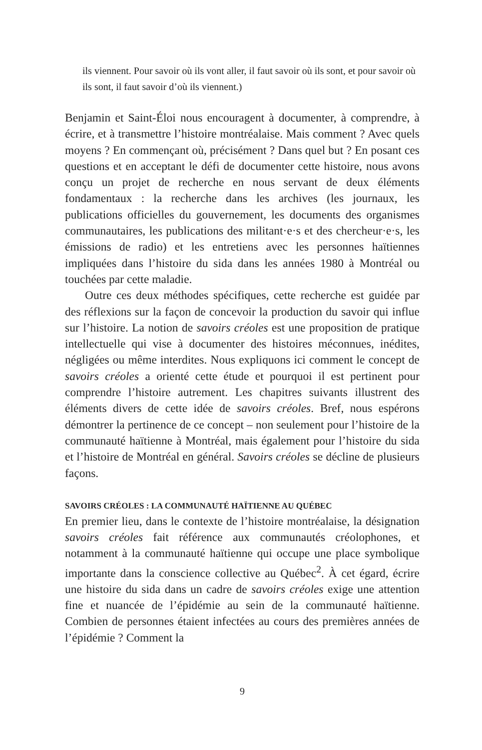ils viennent. Pour savoir où ils vont aller, il faut savoir où ils sont, et pour savoir où ils sont, il faut savoir d’où ils viennent.)
Benjamin et Saint-Éloi nous encouragent à documenter, à comprendre, à écrire, et à transmettre l’histoire montréalaise. Mais comment ? Avec quels moyens ? En commençant où, précisément ? Dans quel but ? En posant ces questions et en acceptant le défi de documenter cette histoire, nous avons conçu un projet de recherche en nous servant de deux éléments fondamentaux : la recherche dans les archives (les journaux, les publications officielles du gouvernement, les documents des organismes communautaires, les publications des militant·e·s et des chercheur·e·s, les émissions de radio) et les entretiens avec les personnes haïtiennes impliquées dans l’histoire du sida dans les années 1980 à Montréal ou touchées par cette maladie.
Outre ces deux méthodes spécifiques, cette recherche est guidée par des réflexions sur la façon de concevoir la production du savoir qui influe sur l’histoire. La notion de savoirs créoles est une proposition de pratique intellectuelle qui vise à documenter des histoires méconnues, inédites, négligées ou même interdites. Nous expliquons ici comment le concept de savoirs créoles a orienté cette étude et pourquoi il est pertinent pour comprendre l’histoire autrement. Les chapitres suivants illustrent des éléments divers de cette idée de savoirs créoles. Bref, nous espérons démontrer la pertinence de ce concept – non seulement pour l’histoire de la communauté haïtienne à Montréal, mais également pour l’histoire du sida et l’histoire de Montréal en général. Savoirs créoles se décline de plusieurs façons.
SAVOIRS CRÉOLES : LA COMMUNAUTÉ HAÏTIENNE AU QUÉBEC
En premier lieu, dans le contexte de l’histoire montréalaise, la désignation savoirs créoles fait référence aux communautés créolophones, et notamment à la communauté haïtienne qui occupe une place symbolique importante dans la conscience collective au Québec<sup>2</sup>. À cet égard, écrire une histoire du sida dans un cadre de savoirs créoles exige une attention fine et nuancée de l’épidémie au sein de la communauté haïtienne. Combien de personnes étaient infectées au cours des premières années de l’épidémie ? Comment la
9